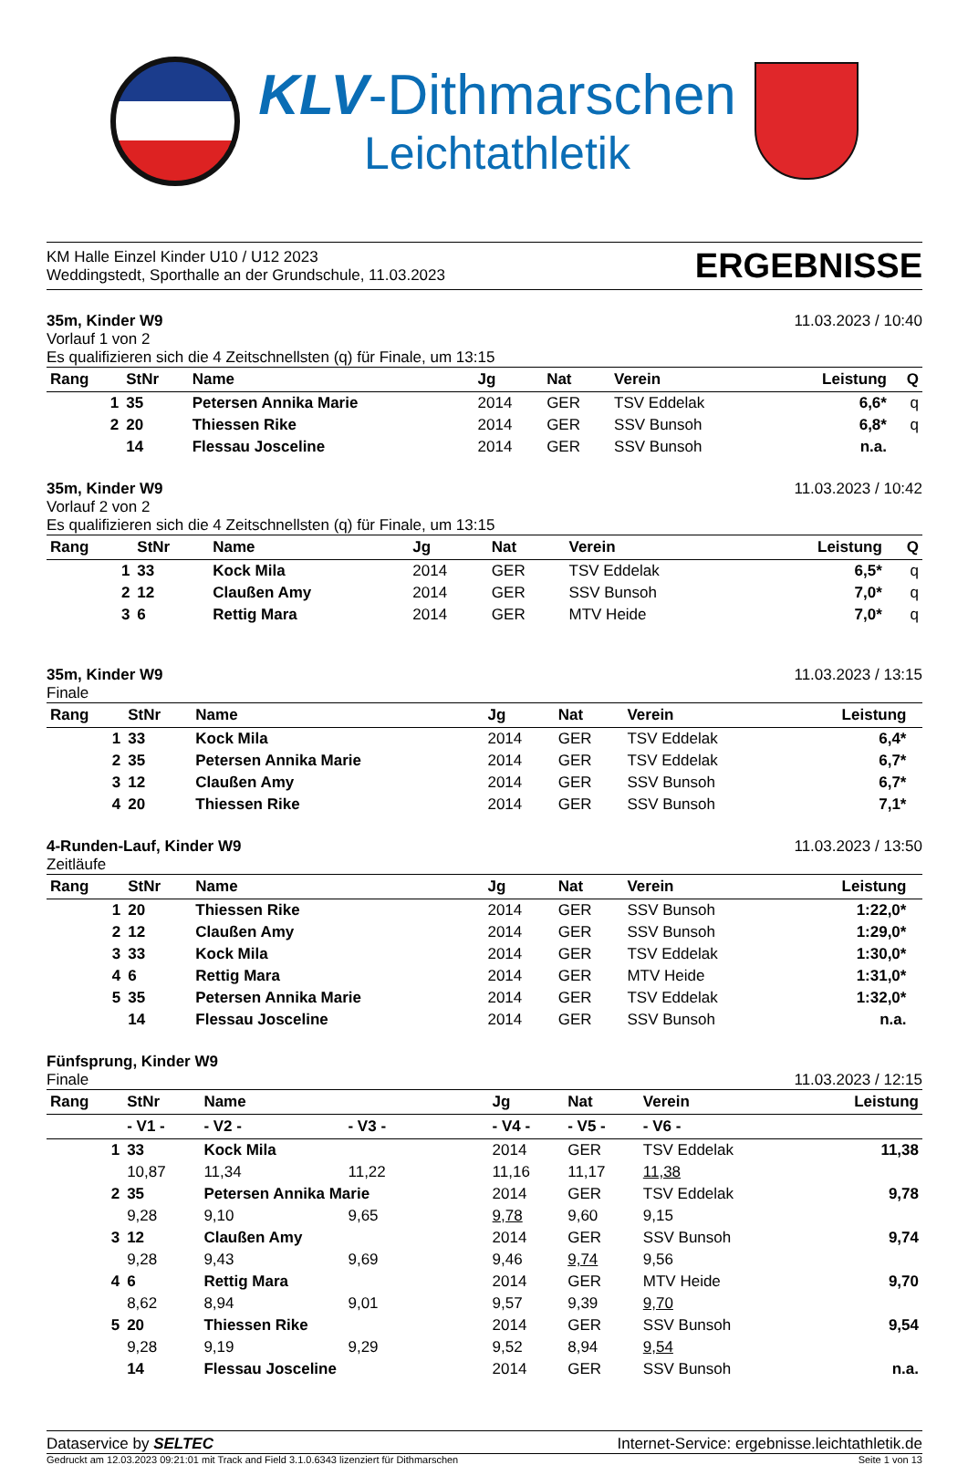KLV-Dithmarschen
Leichtathletik
KM Halle Einzel Kinder U10 / U12 2023
Weddingstedt, Sporthalle an der Grundschule, 11.03.2023
ERGEBNISSE
35m, Kinder W9
Vorlauf 1 von 2
Es qualifizieren sich die 4 Zeitschnellsten (q) für Finale, um 13:15
11.03.2023 / 10:40
| Rang | StNr | Name | Jg | Nat | Verein | Leistung | Q |
| --- | --- | --- | --- | --- | --- | --- | --- |
| 1 | 35 | Petersen Annika Marie | 2014 | GER | TSV Eddelak | 6,6* | q |
| 2 | 20 | Thiessen Rike | 2014 | GER | SSV Bunsoh | 6,8* | q |
| | 14 | Flessau Josceline | 2014 | GER | SSV Bunsoh | n.a. | |
35m, Kinder W9
Vorlauf 2 von 2
Es qualifizieren sich die 4 Zeitschnellsten (q) für Finale, um 13:15
11.03.2023 / 10:42
| Rang | StNr | Name | Jg | Nat | Verein | Leistung | Q |
| --- | --- | --- | --- | --- | --- | --- | --- |
| 1 | 33 | Kock Mila | 2014 | GER | TSV Eddelak | 6,5* | q |
| 2 | 12 | Claußen Amy | 2014 | GER | SSV Bunsoh | 7,0* | q |
| 3 | 6 | Rettig Mara | 2014 | GER | MTV Heide | 7,0* | q |
35m, Kinder W9
Finale
11.03.2023 / 13:15
| Rang | StNr | Name | Jg | Nat | Verein | Leistung | |
| --- | --- | --- | --- | --- | --- | --- | --- |
| 1 | 33 | Kock Mila | 2014 | GER | TSV Eddelak | 6,4* | |
| 2 | 35 | Petersen Annika Marie | 2014 | GER | TSV Eddelak | 6,7* | |
| 3 | 12 | Claußen Amy | 2014 | GER | SSV Bunsoh | 6,7* | |
| 4 | 20 | Thiessen Rike | 2014 | GER | SSV Bunsoh | 7,1* | |
4-Runden-Lauf, Kinder W9
Zeitläufe
11.03.2023 / 13:50
| Rang | StNr | Name | Jg | Nat | Verein | Leistung | |
| --- | --- | --- | --- | --- | --- | --- | --- |
| 1 | 20 | Thiessen Rike | 2014 | GER | SSV Bunsoh | 1:22,0* | |
| 2 | 12 | Claußen Amy | 2014 | GER | SSV Bunsoh | 1:29,0* | |
| 3 | 33 | Kock Mila | 2014 | GER | TSV Eddelak | 1:30,0* | |
| 4 | 6 | Rettig Mara | 2014 | GER | MTV Heide | 1:31,0* | |
| 5 | 35 | Petersen Annika Marie | 2014 | GER | TSV Eddelak | 1:32,0* | |
| | 14 | Flessau Josceline | 2014 | GER | SSV Bunsoh | n.a. | |
Fünfsprung, Kinder W9
Finale
11.03.2023 / 12:15
| Rang | StNr | Name | | Jg | Nat | Verein | | Leistung |
| --- | --- | --- | --- | --- | --- | --- | --- | --- |
| | - V1 - | - V2 - | - V3 - | - V4 - | - V5 - | - V6 - | | |
| 1 | 33 | Kock Mila | | 2014 | GER | TSV Eddelak | | 11,38 |
| | 10,87 | 11,34 | 11,22 | 11,16 | 11,17 | 11,38 | | |
| 2 | 35 | Petersen Annika Marie | | 2014 | GER | TSV Eddelak | | 9,78 |
| | 9,28 | 9,10 | 9,65 | 9,78 | 9,60 | 9,15 | | |
| 3 | 12 | Claußen Amy | | 2014 | GER | SSV Bunsoh | | 9,74 |
| | 9,28 | 9,43 | 9,69 | 9,46 | 9,74 | 9,56 | | |
| 4 | 6 | Rettig Mara | | 2014 | GER | MTV Heide | | 9,70 |
| | 8,62 | 8,94 | 9,01 | 9,57 | 9,39 | 9,70 | | |
| 5 | 20 | Thiessen Rike | | 2014 | GER | SSV Bunsoh | | 9,54 |
| | 9,28 | 9,19 | 9,29 | 9,52 | 8,94 | 9,54 | | |
| | 14 | Flessau Josceline | | 2014 | GER | SSV Bunsoh | | n.a. |
Dataservice by SELTEC Internet-Service: ergebnisse.leichtathletik.de
Gedruckt am 12.03.2023 09:21:01 mit Track and Field 3.1.0.6343 lizenziert für Dithmarschen
Seite 1 von 13